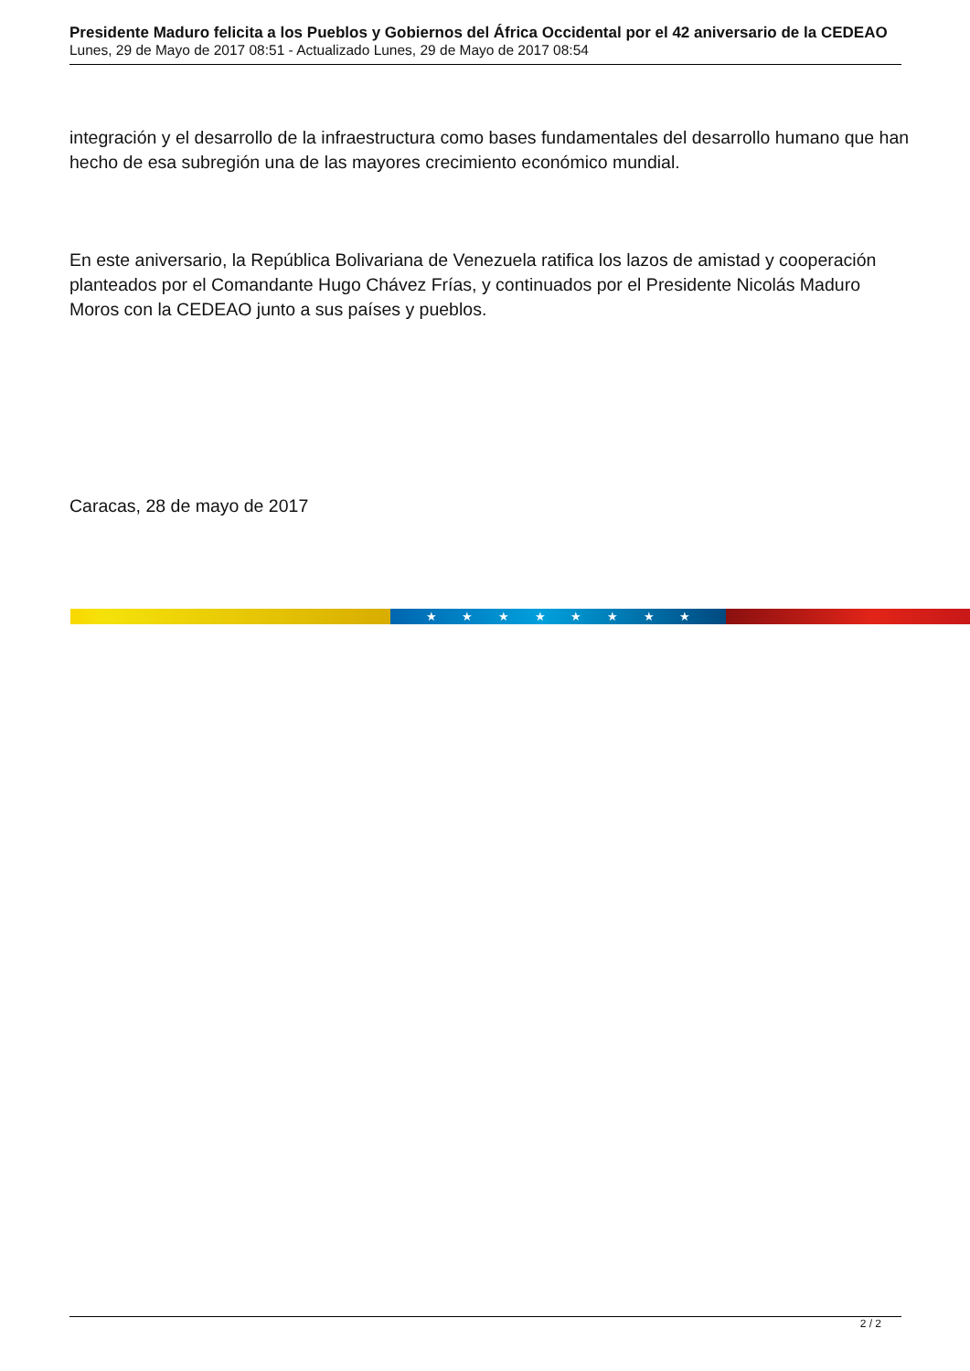Presidente Maduro felicita a los Pueblos y Gobiernos del África Occidental por el 42 aniversario de la CEDEAO
Lunes, 29 de Mayo de 2017 08:51 - Actualizado Lunes, 29 de Mayo de 2017 08:54
integración y el desarrollo de la infraestructura como bases fundamentales del desarrollo humano que han hecho de esa subregión una de las mayores crecimiento económico mundial.
En este aniversario, la República Bolivariana de Venezuela ratifica los lazos de amistad y cooperación planteados por el Comandante Hugo Chávez Frías, y continuados por el Presidente Nicolás Maduro Moros con la CEDEAO junto a sus países y pueblos.
Caracas, 28 de mayo de 2017
★ ★ ★ ★ ★ ★ ★ ★
2 / 2